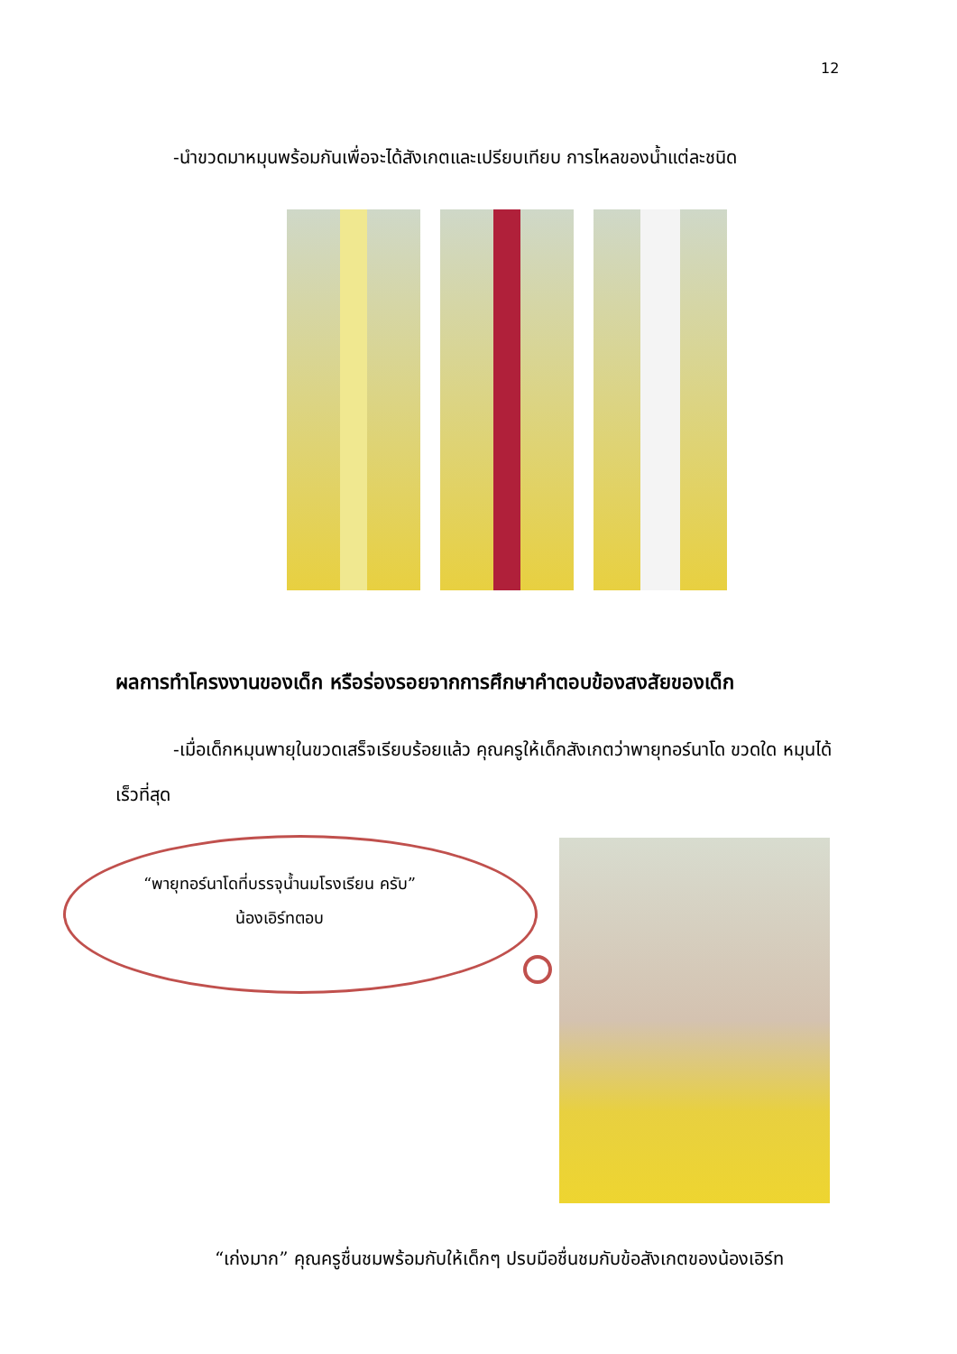12
-นำขวดมาหมุนพร้อมกันเพื่อจะได้สังเกตและเปรียบเทียบ การไหลของน้ำแต่ละชนิด
ผลการทำโครงงานของเด็ก หรือร่องรอยจากการศึกษาคำตอบข้องสงสัยของเด็ก
-เมื่อเด็กหมุนพายุในขวดเสร็จเรียบร้อยแล้ว คุณครูให้เด็กสังเกตว่าพายุทอร์นาโด ขวดใด หมุนได้เร็วที่สุด
“พายุทอร์นาโดที่บรรจุน้ำนมโรงเรียน ครับ” น้องเอิร์ทตอบ
“เก่งมาก” คุณครูชื่นชมพร้อมกับให้เด็กๆ ปรบมือชื่นชมกับข้อสังเกตของน้องเอิร์ท